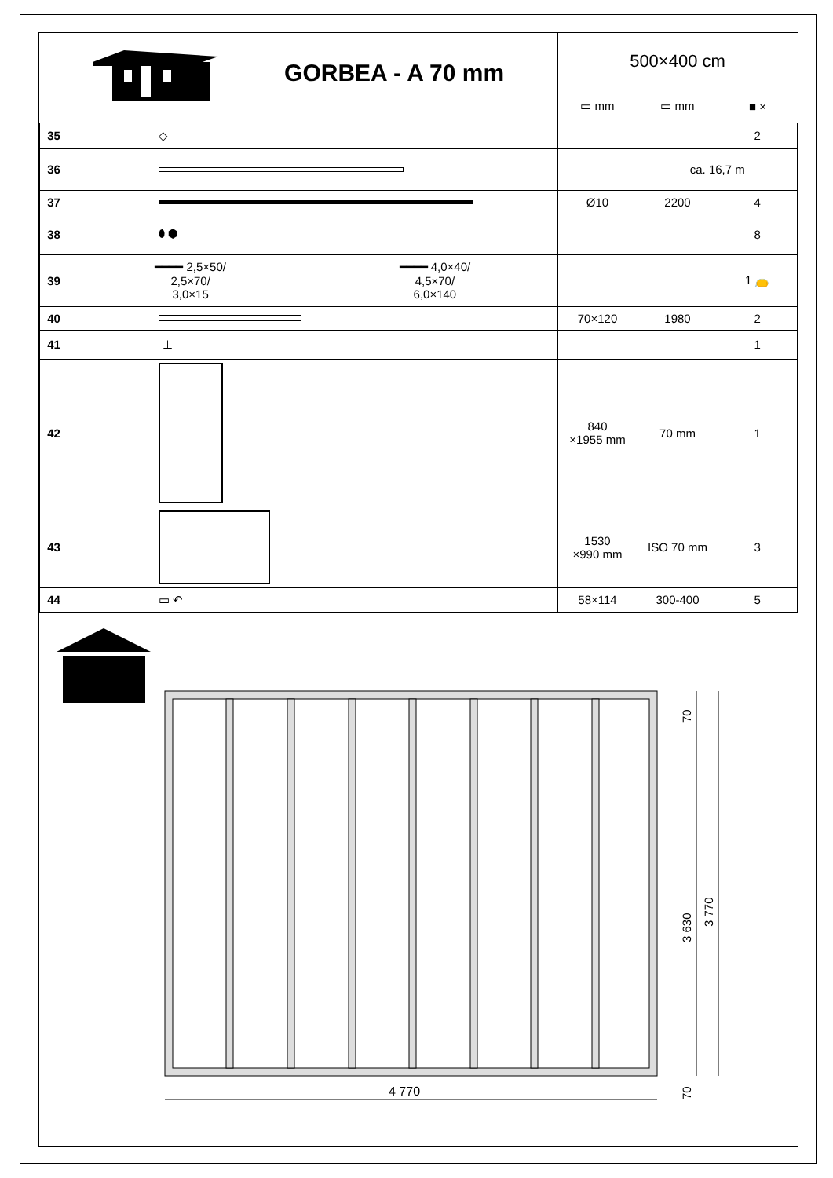| GORBEA - A 70 mm | | 500×400 cm | | |
| | | ▭ mm | ▭ mm | ■ × |
| 35 | ◇ | | | 2 |
| 36 | | | ca. 16,7 m | |
| 37 | | Ø10 | 2200 | 4 |
| 38 | ⬮ ⬢ | | | 8 |
| 39 | ━━━━ 2,5×50/ 2,5×70/ 3,0×15 ━━━━ 4,0×40/ 4,5×70/ 6,0×140 | | | 1 👝 |
| 40 | | 70×120 | 1980 | 2 |
| 41 | ⊥ | | | 1 |
| 42 | | 840 ×1955 mm | 70 mm | 1 |
| 43 | | 1530 ×990 mm | ISO 70 mm | 3 |
| 44 | ▭ ↶ | 58×114 | 300-400 | 5 |
4 770
70
3 630
3 770
70